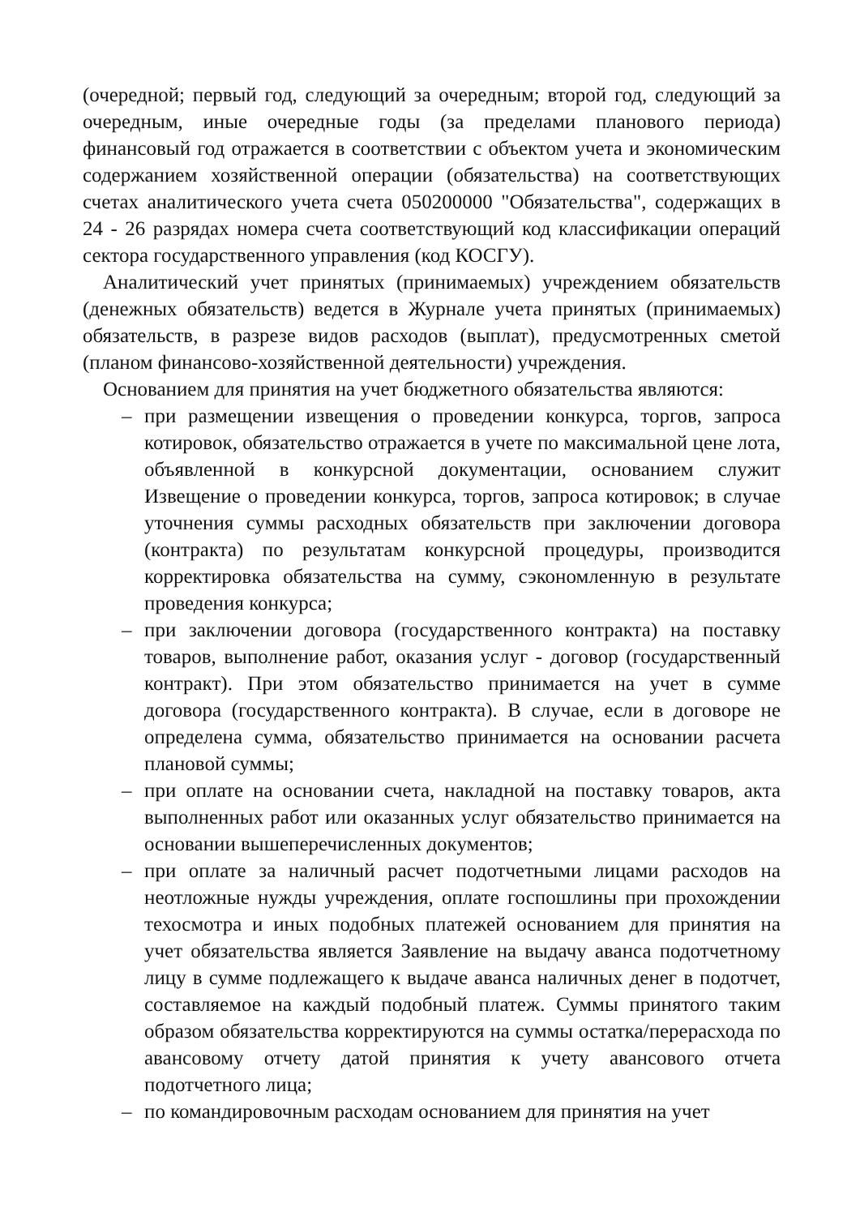(очередной; первый год, следующий за очередным; второй год, следующий за очередным, иные очередные годы (за пределами планового периода) финансовый год отражается в соответствии с объектом учета и экономическим содержанием хозяйственной операции (обязательства) на соответствующих счетах аналитического учета счета 050200000 "Обязательства", содержащих в 24 - 26 разрядах номера счета соответствующий код классификации операций сектора государственного управления (код КОСГУ).
Аналитический учет принятых (принимаемых) учреждением обязательств (денежных обязательств) ведется в Журнале учета принятых (принимаемых) обязательств, в разрезе видов расходов (выплат), предусмотренных сметой (планом финансово-хозяйственной деятельности) учреждения.
Основанием для принятия на учет бюджетного обязательства являются:
– при размещении извещения о проведении конкурса, торгов, запроса котировок, обязательство отражается в учете по максимальной цене лота, объявленной в конкурсной документации, основанием служит Извещение о проведении конкурса, торгов, запроса котировок; в случае уточнения суммы расходных обязательств при заключении договора (контракта) по результатам конкурсной процедуры, производится корректировка обязательства на сумму, сэкономленную в результате проведения конкурса;
– при заключении договора (государственного контракта) на поставку товаров, выполнение работ, оказания услуг - договор (государственный контракт). При этом обязательство принимается на учет в сумме договора (государственного контракта). В случае, если в договоре не определена сумма, обязательство принимается на основании расчета плановой суммы;
– при оплате на основании счета, накладной на поставку товаров, акта выполненных работ или оказанных услуг обязательство принимается на основании вышеперечисленных документов;
– при оплате за наличный расчет подотчетными лицами расходов на неотложные нужды учреждения, оплате госпошлины при прохождении техосмотра и иных подобных платежей основанием для принятия на учет обязательства является Заявление на выдачу аванса подотчетному лицу в сумме подлежащего к выдаче аванса наличных денег в подотчет, составляемое на каждый подобный платеж. Суммы принятого таким образом обязательства корректируются на суммы остатка/перерасхода по авансовому отчету датой принятия к учету авансового отчета подотчетного лица;
– по командировочным расходам основанием для принятия на учет